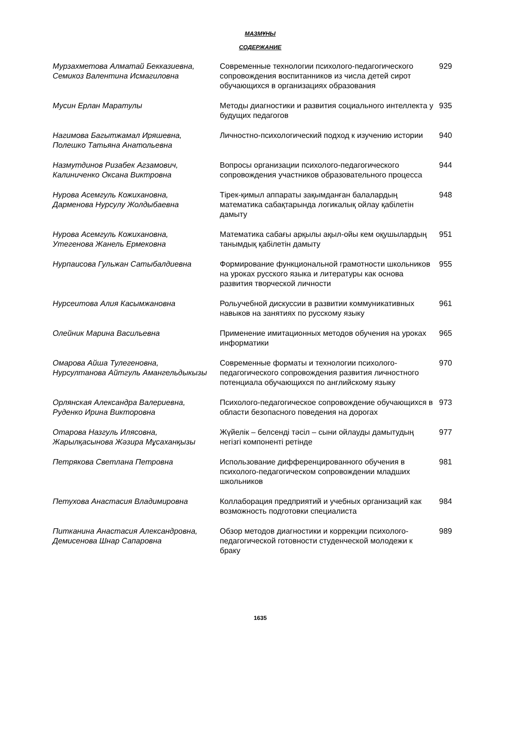МАЗМҰНЫ
СОДЕРЖАНИЕ
| Мурзахметова Алматай Бекказиевна, Семикоз Валентина Исмагиловна | Современные технологии психолого-педагогического сопровождения воспитанников из числа детей сирот обучающихся в организациях образования | 929 |
| Мусин Ерлан Маратулы | Методы диагностики и развития социального интеллекта у будущих педагогов | 935 |
| Нагимова Багытжамал Иряшевна, Полешко Татьяна Анатольевна | Личностно-психологический подход к изучению истории | 940 |
| Назмутдинов Ризабек Агзамович, Калиниченко Оксана Виктровна | Вопросы организации психолого-педагогического сопровождения участников образовательного процесса | 944 |
| Нурова Асемгуль Кожихановна, Дарменова Нурсулу Жолдыбаевна | Тірек-қимыл аппараты зақымданған балалардың математика сабақтарында логикалық ойлау қабілетін дамыту | 948 |
| Нурова Асемгуль Кожихановна, Утегенова Жанель Ермековна | Математика сабағы арқылы ақыл-ойы кем оқушылардың танымдық қабілетін дамыту | 951 |
| Нурпаисова Гульжан Сатыбалдиевна | Формирование функциональной грамотности школьников на уроках русского языка и литературы как основа развития творческой личности | 955 |
| Нурсеитова Алия Касымжановна | Рольучебной дискуссии в развитии коммуникативных навыков на занятиях по русскому языку | 961 |
| Олейник Марина Васильевна | Применение имитационных методов обучения на уроках информатики | 965 |
| Омарова Айша Тулегеновна, Нурсултанова Айтгуль Амангельдыкызы | Современные форматы и технологии психолого-педагогического сопровождения развития личностного потенциала обучающихся по английскому языку | 970 |
| Орлянская Александра Валериевна, Руденко Ирина Викторовна | Психолого-педагогическое сопровождение обучающихся в области безопасного поведения на дорогах | 973 |
| Отарова Назгуль Илясовна, Жарылқасынова Жәзира Мұсаханқызы | Жүйелік – белсенді тәсіл – сыни ойлауды дамытудың негізгі компоненті ретінде | 977 |
| Петрякова Светлана Петровна | Использование дифференцированного обучения в психолого-педагогическом сопровождении младших школьников | 981 |
| Петухова Анастасия Владимировна | Коллаборация предприятий и учебных организаций как возможность подготовки специалиста | 984 |
| Питканина Анастасия Александровна, Демисенова Шнар Сапаровна | Обзор методов диагностики и коррекции психолого-педагогической готовности студенческой молодежи к браку | 989 |
1635